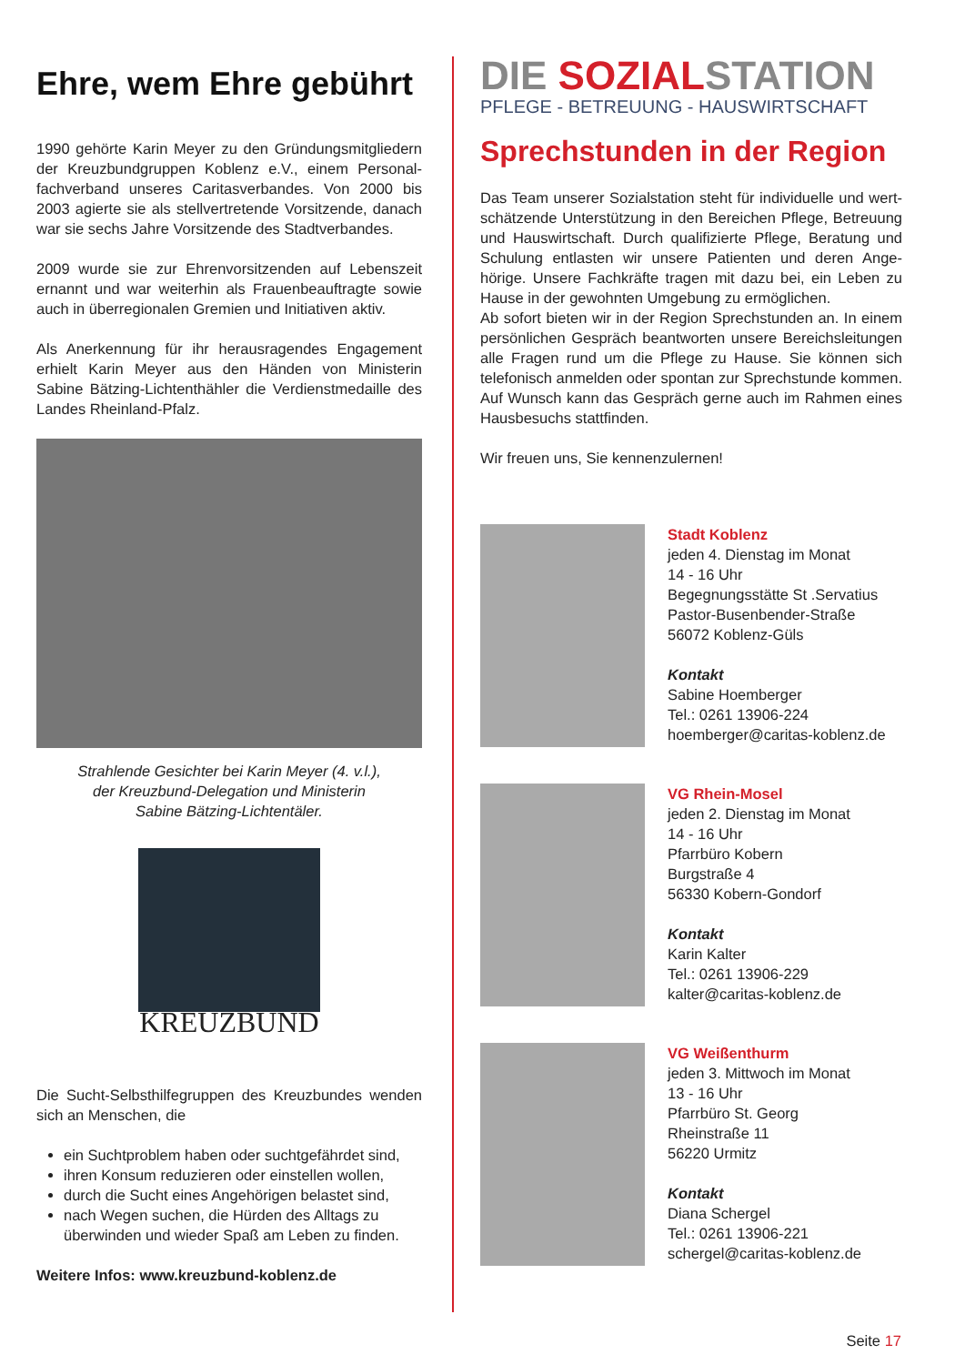Ehre, wem Ehre gebührt
1990 gehörte Karin Meyer zu den Gründungsmitgliedern der Kreuzbundgruppen Koblenz e.V., einem Personal­fachverband unseres Caritasverbandes. Von 2000 bis 2003 agierte sie als stellvertretende Vorsitzende, danach war sie sechs Jahre Vorsitzende des Stadtverbandes.
2009 wurde sie zur Ehrenvorsitzenden auf Lebenszeit ernannt und war weiterhin als Frauenbeauftragte sowie auch in überregionalen Gremien und Initiativen aktiv.
Als Anerkennung für ihr herausragendes Engagement erhielt Karin Meyer aus den Händen von Ministerin Sabine Bätzing-Lichtenthähler die Verdienstmedaille des Landes Rheinland-Pfalz.
Strahlende Gesichter bei Karin Meyer (4. v.l.),
der Kreuzbund-Delegation und Ministerin
Sabine Bätzing-Lichtentäler.
KREUZBUND
Die Sucht-Selbsthilfegruppen des Kreuzbundes wenden sich an Menschen, die
ein Suchtproblem haben oder suchtgefährdet sind,
ihren Konsum reduzieren oder einstellen wollen,
durch die Sucht eines Angehörigen belastet sind,
nach Wegen suchen, die Hürden des Alltags zu überwinden und wieder Spaß am Leben zu finden.
Weitere Infos: www.kreuzbund-koblenz.de
DIE SOZIALSTATION
PFLEGE - BETREUUNG - HAUSWIRTSCHAFT
Sprechstunden in der Region
Das Team unserer Sozialstation steht für individuelle und wert­schätzende Unterstützung in den Bereichen Pflege, Betreu­ung und Hauswirtschaft. Durch qualifizierte Pflege, Beratung und Schulung entlasten wir unsere Patienten und deren Ange­hörige. Unsere Fachkräfte tragen mit dazu bei, ein Leben zu Hause in der gewohnten Umgebung zu ermöglichen.
Ab sofort bieten wir in der Region Sprechstunden an. In einem persönlichen Gespräch beantworten unsere Bereichsleitungen alle Fragen rund um die Pflege zu Hause. Sie können sich telefonisch anmelden oder spontan zur Sprechstunde kommen. Auf Wunsch kann das Gespräch gerne auch im Rahmen eines Hausbesuchs stattfinden.
Wir freuen uns, Sie kennenzulernen!
Stadt Koblenz
jeden 4. Dienstag im Monat
14 - 16 Uhr
Begegnungsstätte St .Servatius
Pastor-Busenbender-Straße
56072 Koblenz-Güls
Kontakt
Sabine Hoemberger
Tel.: 0261 13906-224
hoemberger@caritas-koblenz.de
VG Rhein-Mosel
jeden 2. Dienstag im Monat
14 - 16 Uhr
Pfarrbüro Kobern
Burgstraße 4
56330 Kobern-Gondorf
Kontakt
Karin Kalter
Tel.: 0261 13906-229
kalter@caritas-koblenz.de
VG Weißenthurm
jeden 3. Mittwoch im Monat
13 - 16 Uhr
Pfarrbüro St. Georg
Rheinstraße 11
56220 Urmitz
Kontakt
Diana Schergel
Tel.: 0261 13906-221
schergel@caritas-koblenz.de
Seite 17